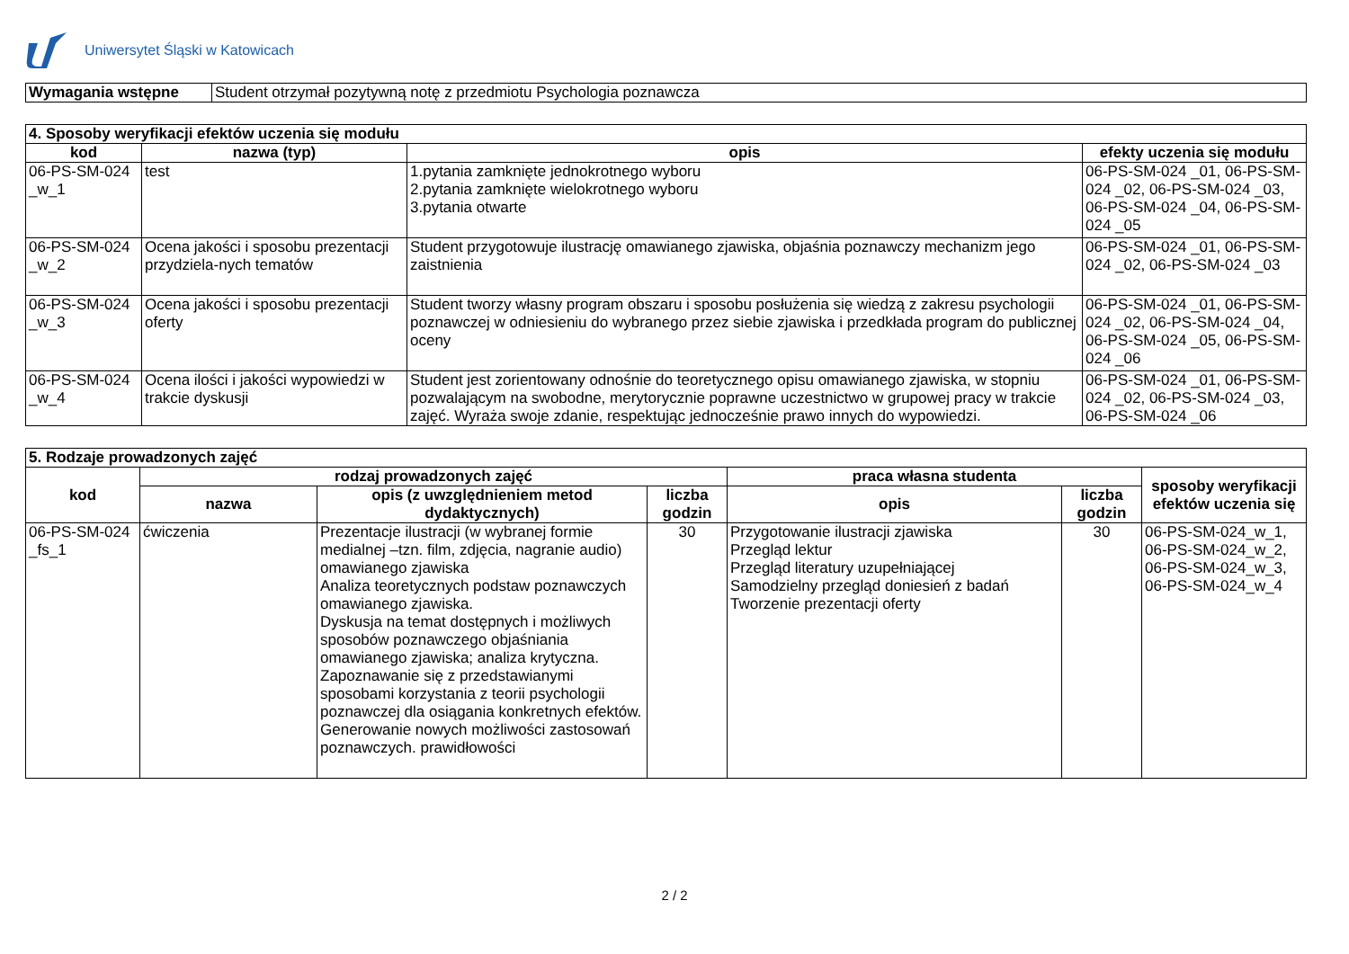Uniwersytet Śląski w Katowicach
| Wymagania wstępne | Student otrzymał pozytywną notę z przedmiotu Psychologia poznawcza |
| 4. Sposoby weryfikacji efektów uczenia się modułu | | | |
| kod | nazwa (typ) | opis | efekty uczenia się modułu |
| 06-PS-SM-024 _w_1 | test | 1.pytania zamknięte jednokrotnego wyboru 2.pytania zamknięte wielokrotnego wyboru 3.pytania otwarte | 06-PS-SM-024 _01, 06-PS-SM-024 _02, 06-PS-SM-024 _03, 06-PS-SM-024 _04, 06-PS-SM-024 _05 |
| 06-PS-SM-024 _w_2 | Ocena jakości i sposobu prezentacji przydziela-nych tematów | Student przygotowuje ilustrację omawianego zjawiska, objaśnia poznawczy mechanizm jego zaistnienia | 06-PS-SM-024 _01, 06-PS-SM-024 _02, 06-PS-SM-024 _03 |
| 06-PS-SM-024 _w_3 | Ocena jakości i sposobu prezentacji oferty | Student tworzy własny program obszaru i sposobu posłużenia się wiedzą z zakresu psychologii poznawczej w odniesieniu do wybranego przez siebie zjawiska i przedkłada program do publicznej oceny | 06-PS-SM-024 _01, 06-PS-SM-024 _02, 06-PS-SM-024 _04, 06-PS-SM-024 _05, 06-PS-SM-024 _06 |
| 06-PS-SM-024 _w_4 | Ocena ilości i jakości wypowiedzi w trakcie dyskusji | Student jest zorientowany odnośnie do teoretycznego opisu omawianego zjawiska, w stopniu pozwalającym na swobodne, merytorycznie poprawne uczestnictwo w grupowej pracy w trakcie zajęć. Wyraża swoje zdanie, respektując jednocześnie prawo innych do wypowiedzi. | 06-PS-SM-024 _01, 06-PS-SM-024 _02, 06-PS-SM-024 _03, 06-PS-SM-024 _06 |
| 5. Rodzaje prowadzonych zajęć | | | | | | |
| kod | rodzaj prowadzonych zajęć | | | praca własna studenta | | sposoby weryfikacji efektów uczenia się |
| | nazwa | opis (z uwzględnieniem metod dydaktycznych) | liczba godzin | opis | liczba godzin | |
| 06-PS-SM-024 _fs_1 | ćwiczenia | Prezentacje ilustracji (w wybranej formie medialnej –tzn. film, zdjęcia, nagranie audio) omawianego zjawiska Analiza teoretycznych podstaw poznawczych omawianego zjawiska. Dyskusja na temat dostępnych i możliwych sposobów poznawczego objaśniania omawianego zjawiska; analiza krytyczna. Zapoznawanie się z przedstawianymi sposobami korzystania z teorii psychologii poznawczej dla osiągania konkretnych efektów. Generowanie nowych możliwości zastosowań poznawczych. prawidłowości | 30 | Przygotowanie ilustracji zjawiska Przegląd lektur Przegląd literatury uzupełniającej Samodzielny przegląd doniesień z badań Tworzenie prezentacji oferty | 30 | 06-PS-SM-024_w_1, 06-PS-SM-024_w_2, 06-PS-SM-024_w_3, 06-PS-SM-024_w_4 |
2 / 2